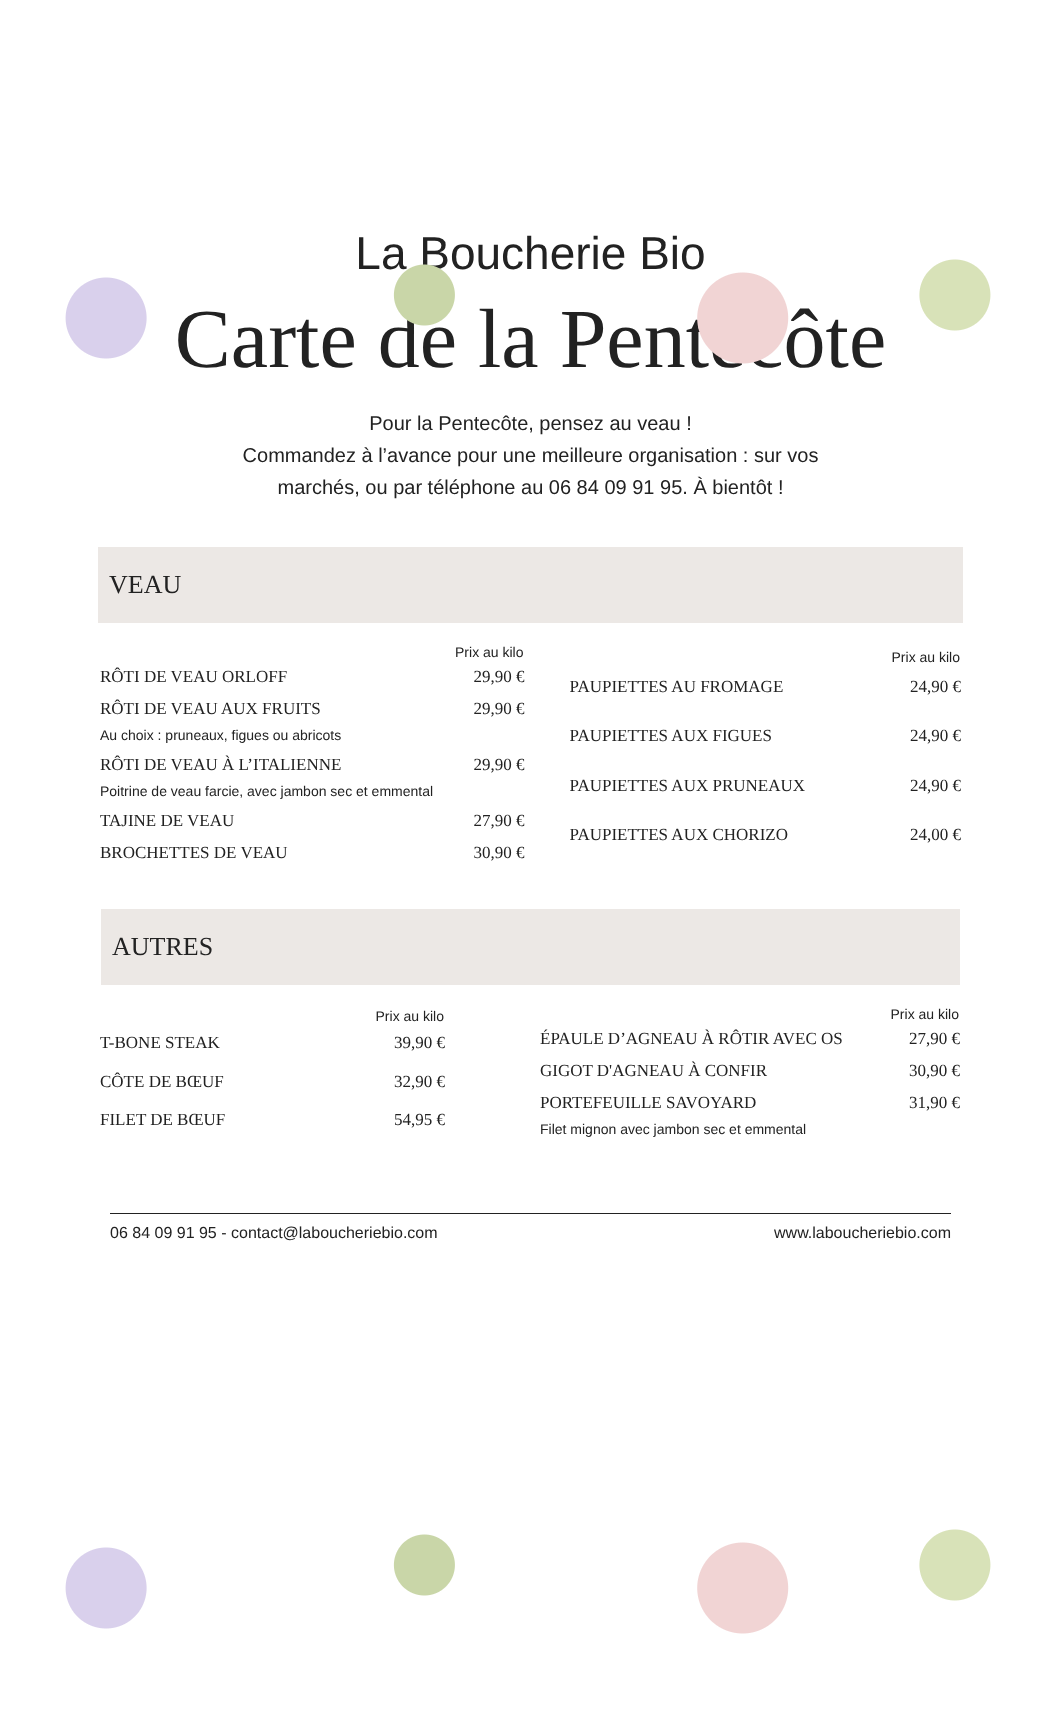La Boucherie Bio
Carte de la Pentecôte
Pour la Pentecôte, pensez au veau !
Commandez à l’avance pour une meilleure organisation : sur vos
marchés, ou par téléphone au 06 84 09 91 95. À bientôt !
VEAU
| | Prix au kilo |
| --- | --- |
| RÔTI DE VEAU ORLOFF | 29,90 € |
| RÔTI DE VEAU AUX FRUITS Au choix : pruneaux, figues ou abricots | 29,90 € |
| RÔTI DE VEAU À L’ITALIENNE Poitrine de veau farcie, avec jambon sec et emmental | 29,90 € |
| TAJINE DE VEAU | 27,90 € |
| BROCHETTES DE VEAU | 30,90 € |
| | Prix au kilo |
| --- | --- |
| PAUPIETTES AU FROMAGE | 24,90 € |
| PAUPIETTES AUX FIGUES | 24,90 € |
| PAUPIETTES AUX PRUNEAUX | 24,90 € |
| PAUPIETTES AUX CHORIZO | 24,00 € |
AUTRES
| | Prix au kilo |
| --- | --- |
| T-BONE STEAK | 39,90 € |
| CÔTE DE BŒUF | 32,90 € |
| FILET DE BŒUF | 54,95 € |
| | Prix au kilo |
| --- | --- |
| ÉPAULE D’AGNEAU À RÔTIR AVEC OS | 27,90 € |
| GIGOT D'AGNEAU À CONFIR | 30,90 € |
| PORTEFEUILLE SAVOYARD Filet mignon avec jambon sec et emmental | 31,90 € |
06 84 09 91 95 - contact@laboucheriebio.com www.laboucheriebio.com